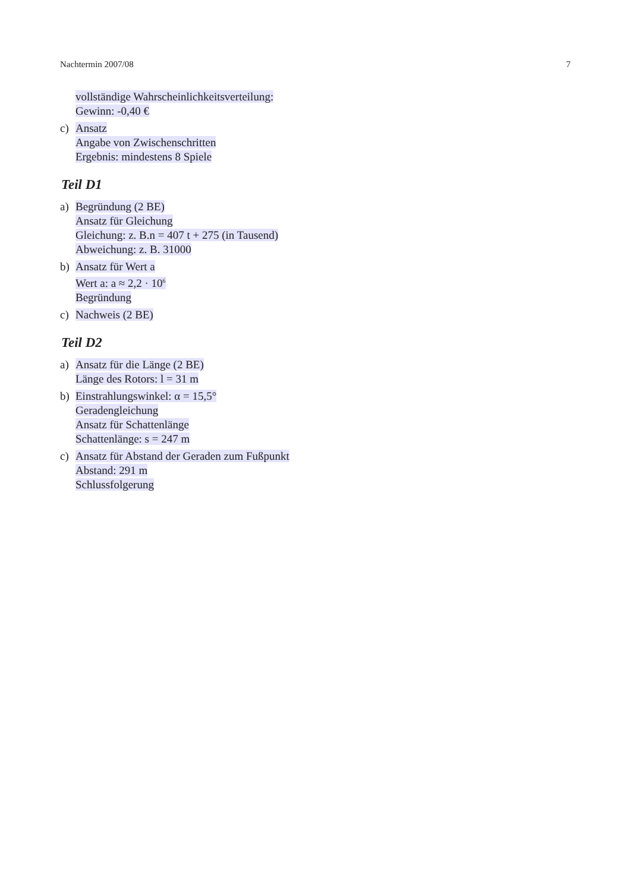Nachtermin 2007/08 7
vollständige Wahrscheinlichkeitsverteilung:
Gewinn: -0,40 €
c) Ansatz
Angabe von Zwischenschritten
Ergebnis: mindestens 8 Spiele
Teil D1
a) Begründung (2 BE)
Ansatz für Gleichung
Gleichung: z. B.n = 407 t + 275 (in Tausend)
Abweichung: z. B. 31000
b) Ansatz für Wert a
Wert a: a ≈ 2,2 · 10<sup>6</sup>
Begründung
c) Nachweis (2 BE)
Teil D2
a) Ansatz für die Länge (2 BE)
Länge des Rotors: l = 31 m
b) Einstrahlungswinkel: α = 15,5°
Geradengleichung
Ansatz für Schattenlänge
Schattenlänge: s = 247 m
c) Ansatz für Abstand der Geraden zum Fußpunkt
Abstand: 291 m
Schlussfolgerung